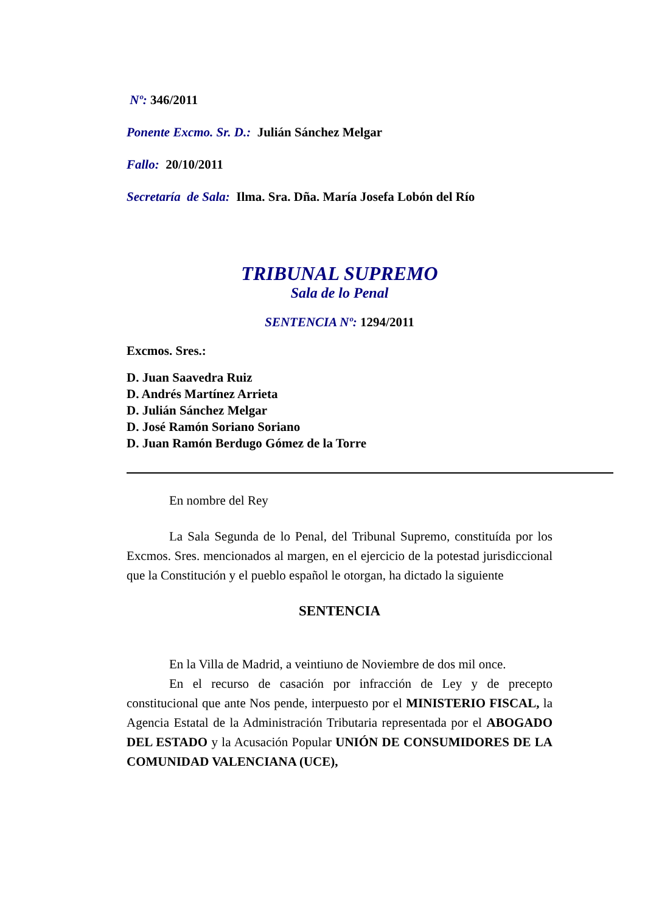Nº: 346/2011
Ponente Excmo. Sr. D.: Julián Sánchez Melgar
Fallo: 20/10/2011
Secretaría de Sala: Ilma. Sra. Dña. María Josefa Lobón del Río
TRIBUNAL SUPREMO
Sala de lo Penal
SENTENCIA Nº: 1294/2011
Excmos. Sres.:
D. Juan Saavedra Ruiz
D. Andrés Martínez Arrieta
D. Julián Sánchez Melgar
D. José Ramón Soriano Soriano
D. Juan Ramón Berdugo Gómez de la Torre
En nombre del Rey
La Sala Segunda de lo Penal, del Tribunal Supremo, constituída por los Excmos. Sres. mencionados al margen, en el ejercicio de la potestad jurisdiccional que la Constitución y el pueblo español le otorgan, ha dictado la siguiente
SENTENCIA
En la Villa de Madrid, a veintiuno de Noviembre de dos mil once.
En el recurso de casación por infracción de Ley y de precepto constitucional que ante Nos pende, interpuesto por el MINISTERIO FISCAL, la Agencia Estatal de la Administración Tributaria representada por el ABOGADO DEL ESTADO y la Acusación Popular UNIÓN DE CONSUMIDORES DE LA COMUNIDAD VALENCIANA (UCE),